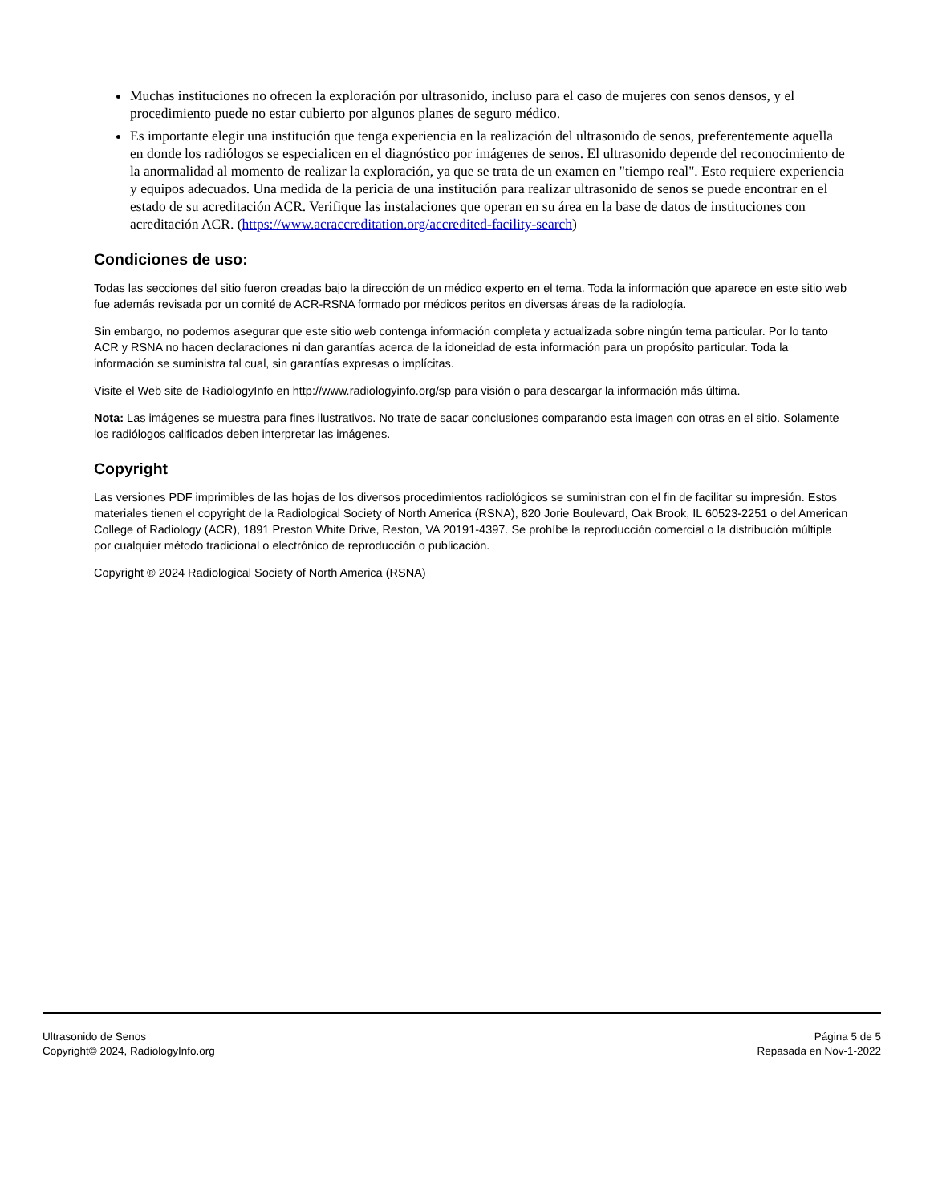Muchas instituciones no ofrecen la exploración por ultrasonido, incluso para el caso de mujeres con senos densos, y el procedimiento puede no estar cubierto por algunos planes de seguro médico.
Es importante elegir una institución que tenga experiencia en la realización del ultrasonido de senos, preferentemente aquella en donde los radiólogos se especialicen en el diagnóstico por imágenes de senos. El ultrasonido depende del reconocimiento de la anormalidad al momento de realizar la exploración, ya que se trata de un examen en "tiempo real". Esto requiere experiencia y equipos adecuados. Una medida de la pericia de una institución para realizar ultrasonido de senos se puede encontrar en el estado de su acreditación ACR. Verifique las instalaciones que operan en su área en la base de datos de instituciones con acreditación ACR. (https://www.acraccreditation.org/accredited-facility-search)
Condiciones de uso:
Todas las secciones del sitio fueron creadas bajo la dirección de un médico experto en el tema. Toda la información que aparece en este sitio web fue además revisada por un comité de ACR-RSNA formado por médicos peritos en diversas áreas de la radiología.
Sin embargo, no podemos asegurar que este sitio web contenga información completa y actualizada sobre ningún tema particular. Por lo tanto ACR y RSNA no hacen declaraciones ni dan garantías acerca de la idoneidad de esta información para un propósito particular. Toda la información se suministra tal cual, sin garantías expresas o implícitas.
Visite el Web site de RadiologyInfo en http://www.radiologyinfo.org/sp para visión o para descargar la información más última.
Nota: Las imágenes se muestra para fines ilustrativos. No trate de sacar conclusiones comparando esta imagen con otras en el sitio. Solamente los radiólogos calificados deben interpretar las imágenes.
Copyright
Las versiones PDF imprimibles de las hojas de los diversos procedimientos radiológicos se suministran con el fin de facilitar su impresión. Estos materiales tienen el copyright de la Radiological Society of North America (RSNA), 820 Jorie Boulevard, Oak Brook, IL 60523-2251 o del American College of Radiology (ACR), 1891 Preston White Drive, Reston, VA 20191-4397. Se prohíbe la reproducción comercial o la distribución múltiple por cualquier método tradicional o electrónico de reproducción o publicación.
Copyright ® 2024 Radiological Society of North America (RSNA)
Ultrasonido de Senos
Copyright© 2024, RadiologyInfo.org
Página 5 de 5
Repasada en Nov-1-2022